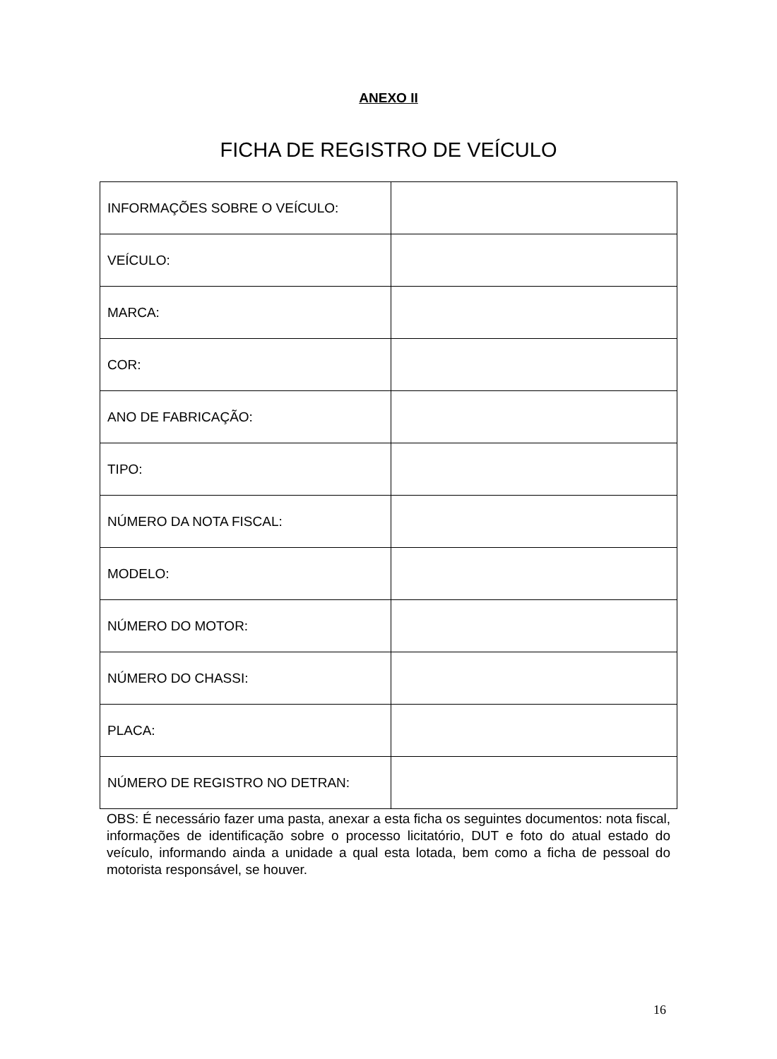ANEXO II
FICHA DE REGISTRO DE VEÍCULO
| INFORMAÇÕES SOBRE O VEÍCULO: | |
| VEÍCULO: | |
| MARCA: | |
| COR: | |
| ANO DE FABRICAÇÃO: | |
| TIPO: | |
| NÚMERO DA NOTA FISCAL: | |
| MODELO: | |
| NÚMERO DO MOTOR: | |
| NÚMERO DO CHASSI: | |
| PLACA: | |
| NÚMERO DE REGISTRO NO DETRAN: | |
OBS: É necessário fazer uma pasta, anexar a esta ficha os seguintes documentos: nota fiscal, informações de identificação sobre o processo licitatório, DUT e foto do atual estado do veículo, informando ainda a unidade a qual esta lotada, bem como a ficha de pessoal do motorista responsável, se houver.
16